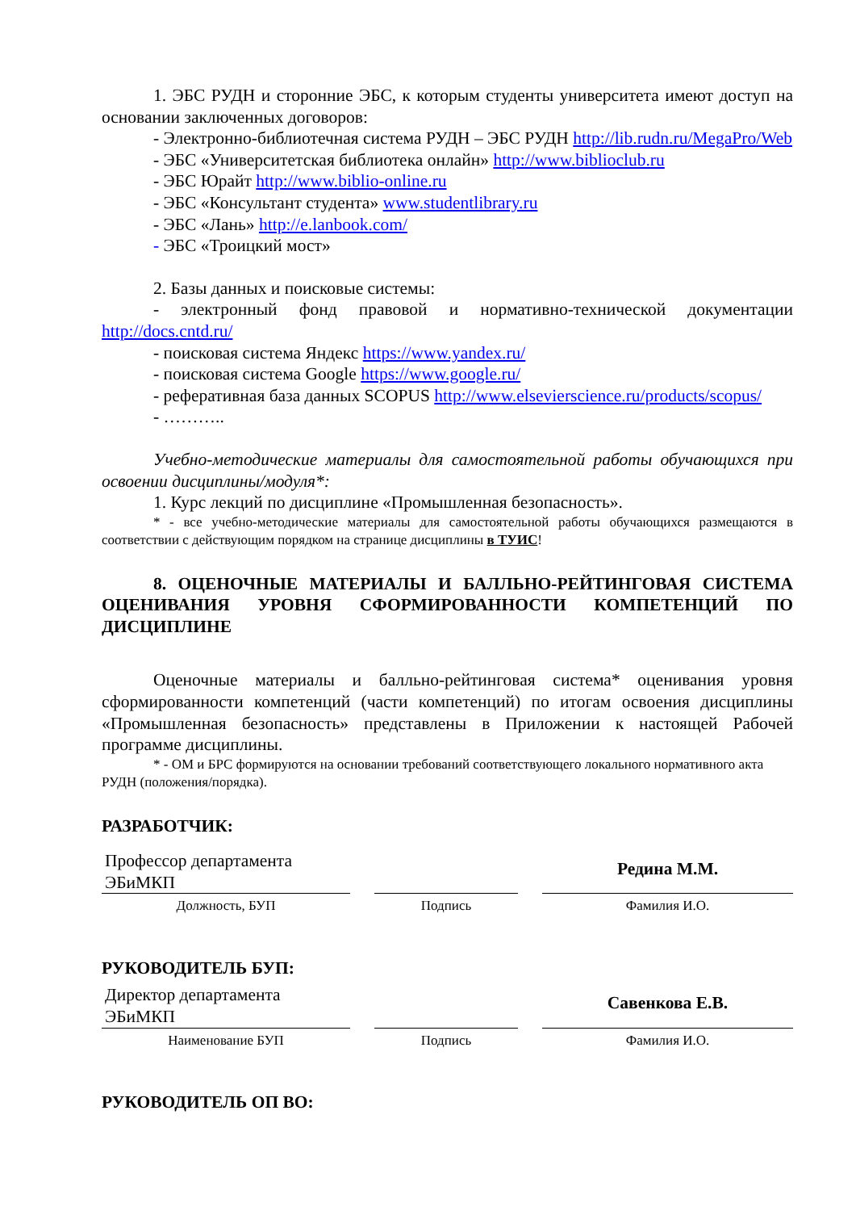1. ЭБС РУДН и сторонние ЭБС, к которым студенты университета имеют доступ на основании заключенных договоров:
- Электронно-библиотечная система РУДН – ЭБС РУДН http://lib.rudn.ru/MegaPro/Web
- ЭБС «Университетская библиотека онлайн» http://www.biblioclub.ru
- ЭБС Юрайт http://www.biblio-online.ru
- ЭБС «Консультант студента» www.studentlibrary.ru
- ЭБС «Лань» http://e.lanbook.com/
- ЭБС «Троицкий мост»
2. Базы данных и поисковые системы:
- электронный фонд правовой и нормативно-технической документации http://docs.cntd.ru/
- поисковая система Яндекс https://www.yandex.ru/
- поисковая система Google https://www.google.ru/
- реферативная база данных SCOPUS http://www.elsevierscience.ru/products/scopus/
- ………..
Учебно-методические материалы для самостоятельной работы обучающихся при освоении дисциплины/модуля*:
1. Курс лекций по дисциплине «Промышленная безопасность».
* - все учебно-методические материалы для самостоятельной работы обучающихся размещаются в соответствии с действующим порядком на странице дисциплины в ТУИС!
8. ОЦЕНОЧНЫЕ МАТЕРИАЛЫ И БАЛЛЬНО-РЕЙТИНГОВАЯ СИСТЕМА ОЦЕНИВАНИЯ УРОВНЯ СФОРМИРОВАННОСТИ КОМПЕТЕНЦИЙ ПО ДИСЦИПЛИНЕ
Оценочные материалы и балльно-рейтинговая система* оценивания уровня сформированности компетенций (части компетенций) по итогам освоения дисциплины «Промышленная безопасность» представлены в Приложении к настоящей Рабочей программе дисциплины.
* - ОМ и БРС формируются на основании требований соответствующего локального нормативного акта РУДН (положения/порядка).
РАЗРАБОТЧИК:
| Профессор департамента ЭБиМКП | | | | Редина М.М. |
| Должность, БУП | | Подпись | | Фамилия И.О. |
РУКОВОДИТЕЛЬ БУП:
| Директор департамента ЭБиМКП | | | | Савенкова Е.В. |
| Наименование БУП | | Подпись | | Фамилия И.О. |
РУКОВОДИТЕЛЬ ОП ВО: